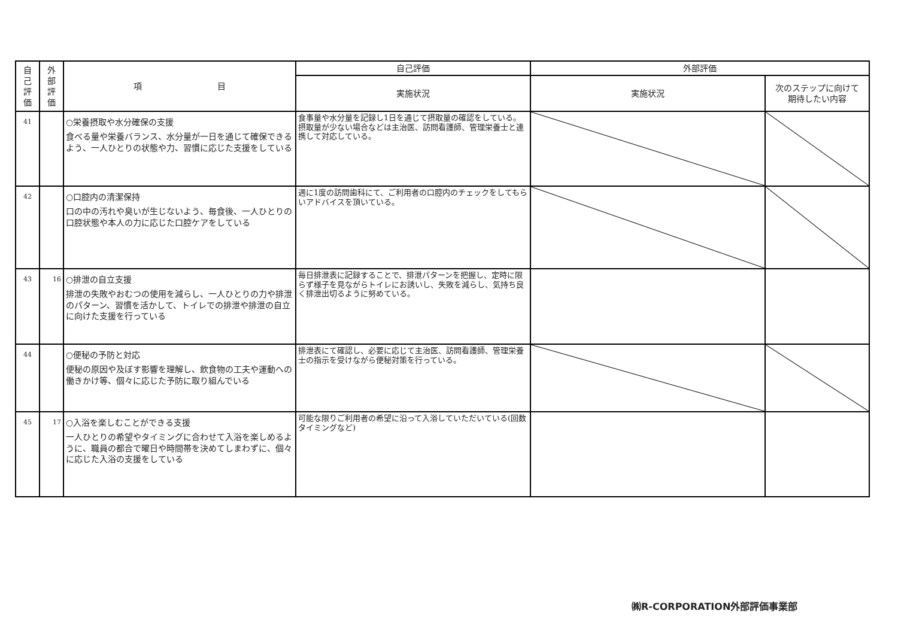| 自 己 評 価 | 外 部 評 価 | 項 目 | 自己評価 | 外部評価 | |
| --- | --- | --- | --- | --- | --- |
| | | | 実施状況 | 実施状況 | 次のステップに向けて 期待したい内容 |
| 41 | | ○栄養摂取や水分確保の支援 食べる量や栄養バランス、水分量が一日を通じて確保できるよう、一人ひとりの状態や力、習慣に応じた支援をしている | 食事量や水分量を記録し1日を通じて摂取量の確認をしている。摂取量が少ない場合などは主治医、訪問看護師、管理栄養士と連携して対応している。 | | |
| 42 | | ○口腔内の清潔保持 口の中の汚れや臭いが生じないよう、毎食後、一人ひとりの口腔状態や本人の力に応じた口腔ケアをしている | 週に1度の訪問歯科にて、ご利用者の口腔内のチェックをしてもらいアドバイスを頂いている。 | | |
| 43 | 16 | ○排泄の自立支援 排泄の失敗やおむつの使用を減らし、一人ひとりの力や排泄のパターン、習慣を活かして、トイレでの排泄や排泄の自立に向けた支援を行っている | 毎日排泄表に記録することで、排泄パターンを把握し、定時に限らず様子を見ながらトイレにお誘いし、失敗を減らし、気持ち良く排泄出切るように努めている。 | | |
| 44 | | ○便秘の予防と対応 便秘の原因や及ぼす影響を理解し、飲食物の工夫や運動への働きかけ等、個々に応じた予防に取り組んでいる | 排泄表にて確認し、必要に応じて主治医、訪問看護師、管理栄養士の指示を受けながら便秘対策を行っている。 | | |
| 45 | 17 | ○入浴を楽しむことができる支援 一人ひとりの希望やタイミングに合わせて入浴を楽しめるように、職員の都合で曜日や時間帯を決めてしまわずに、個々に応じた入浴の支援をしている | 可能な限りご利用者の希望に沿って入浴していただいている(回数タイミングなど) | | |
㈱R-CORPORATION外部評価事業部